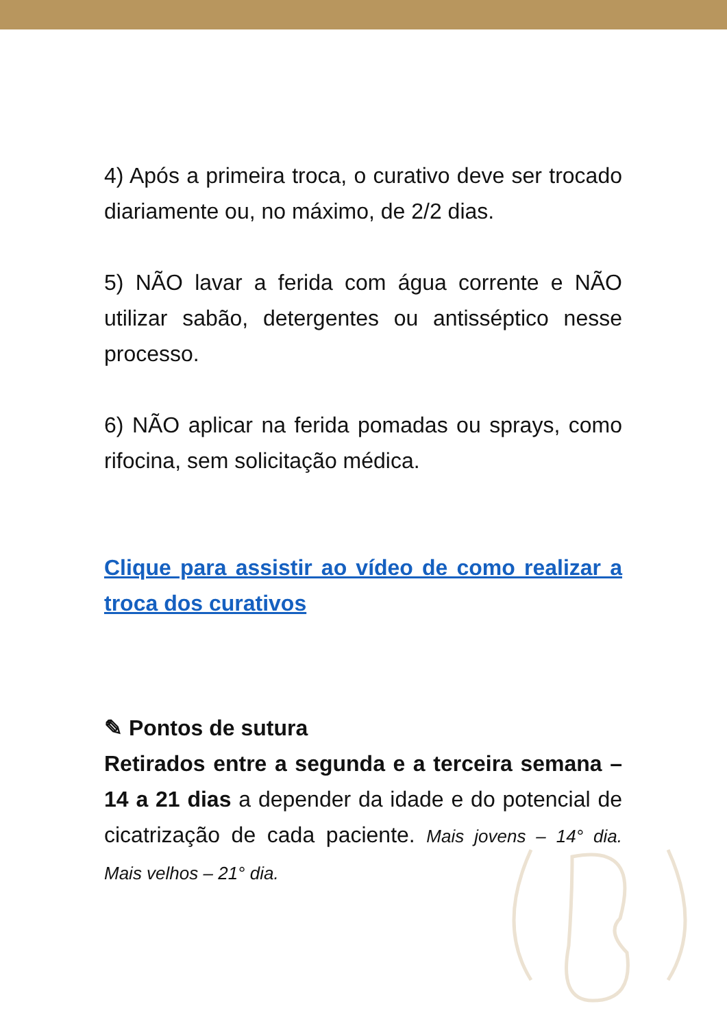4) Após a primeira troca, o curativo deve ser trocado diariamente ou, no máximo, de 2/2 dias.
5) NÃO lavar a ferida com água corrente e NÃO utilizar sabão, detergentes ou antisséptico nesse processo.
6) NÃO aplicar na ferida pomadas ou sprays, como rifocina, sem solicitação médica.
Clique para assistir ao vídeo de como realizar a troca dos curativos
✎ Pontos de sutura
Retirados entre a segunda e a terceira semana – 14 a 21 dias a depender da idade e do potencial de cicatrização de cada paciente. Mais jovens – 14° dia. Mais velhos – 21° dia.